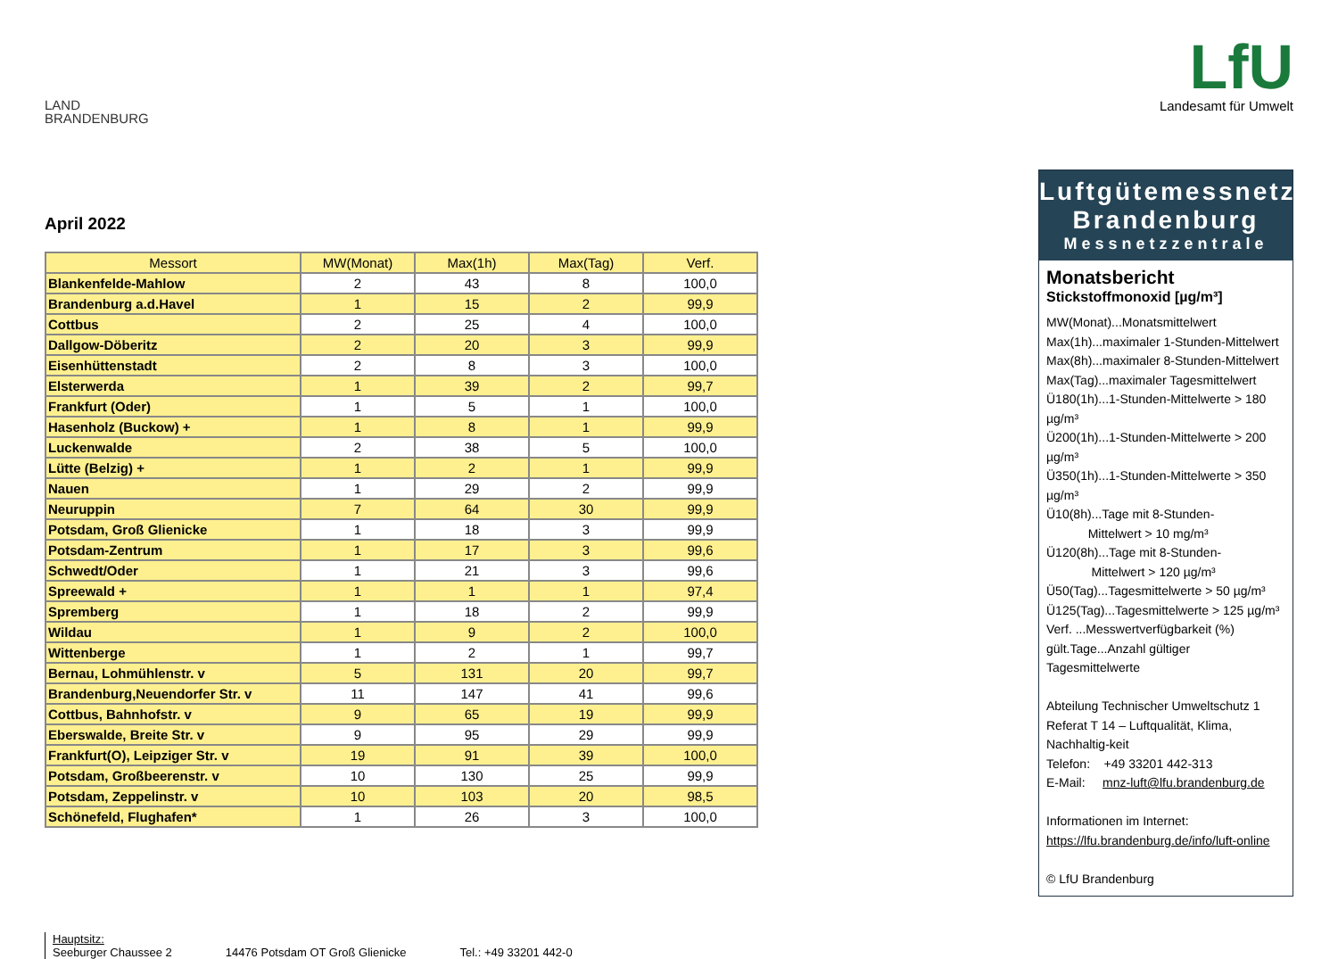LAND
BRANDENBURG
LfU
Landesamt für Umwelt
April 2022
| Messort | MW(Monat) | Max(1h) | Max(Tag) | Verf. |
| --- | --- | --- | --- | --- |
| Blankenfelde-Mahlow | 2 | 43 | 8 | 100,0 |
| Brandenburg a.d.Havel | 1 | 15 | 2 | 99,9 |
| Cottbus | 2 | 25 | 4 | 100,0 |
| Dallgow-Döberitz | 2 | 20 | 3 | 99,9 |
| Eisenhüttenstadt | 2 | 8 | 3 | 100,0 |
| Elsterwerda | 1 | 39 | 2 | 99,7 |
| Frankfurt (Oder) | 1 | 5 | 1 | 100,0 |
| Hasenholz (Buckow) + | 1 | 8 | 1 | 99,9 |
| Luckenwalde | 2 | 38 | 5 | 100,0 |
| Lütte (Belzig) + | 1 | 2 | 1 | 99,9 |
| Nauen | 1 | 29 | 2 | 99,9 |
| Neuruppin | 7 | 64 | 30 | 99,9 |
| Potsdam, Groß Glienicke | 1 | 18 | 3 | 99,9 |
| Potsdam-Zentrum | 1 | 17 | 3 | 99,6 |
| Schwedt/Oder | 1 | 21 | 3 | 99,6 |
| Spreewald + | 1 | 1 | 1 | 97,4 |
| Spremberg | 1 | 18 | 2 | 99,9 |
| Wildau | 1 | 9 | 2 | 100,0 |
| Wittenberge | 1 | 2 | 1 | 99,7 |
| Bernau, Lohmühlenstr. v | 5 | 131 | 20 | 99,7 |
| Brandenburg,Neuendorfer Str. v | 11 | 147 | 41 | 99,6 |
| Cottbus, Bahnhofstr. v | 9 | 65 | 19 | 99,9 |
| Eberswalde, Breite Str. v | 9 | 95 | 29 | 99,9 |
| Frankfurt(O), Leipziger Str. v | 19 | 91 | 39 | 100,0 |
| Potsdam, Großbeerenstr. v | 10 | 130 | 25 | 99,9 |
| Potsdam, Zeppelinstr. v | 10 | 103 | 20 | 98,5 |
| Schönefeld, Flughafen* | 1 | 26 | 3 | 100,0 |
Luftgütemessnetz
Brandenburg
Messnetzzentrale
Monatsbericht
Stickstoffmonoxid [µg/m³]
MW(Monat)...Monatsmittelwert
Max(1h)...maximaler 1-Stunden-Mittelwert
Max(8h)...maximaler 8-Stunden-Mittelwert
Max(Tag)...maximaler Tagesmittelwert
Ü180(1h)...1-Stunden-Mittelwerte > 180 µg/m³
Ü200(1h)...1-Stunden-Mittelwerte > 200 µg/m³
Ü350(1h)...1-Stunden-Mittelwerte > 350 µg/m³
Ü10(8h)...Tage mit 8-Stunden-
Mittelwert > 10 mg/m³
Ü120(8h)...Tage mit 8-Stunden-
Mittelwert > 120 µg/m³
Ü50(Tag)...Tagesmittelwerte > 50 µg/m³
Ü125(Tag)...Tagesmittelwerte > 125 µg/m³
Verf. ...Messwertverfügbarkeit (%)
gült.Tage...Anzahl gültiger Tagesmittelwerte
Abteilung Technischer Umweltschutz 1
Referat T 14 – Luftqualität, Klima, Nachhaltig-keit
Telefon: +49 33201 442-313
E-Mail: mnz-luft@lfu.brandenburg.de
Informationen im Internet:
https://lfu.brandenburg.de/info/luft-online
© LfU Brandenburg
Hauptsitz:
Seeburger Chaussee 2
14476 Potsdam OT Groß Glienicke
Tel.: +49 33201 442-0